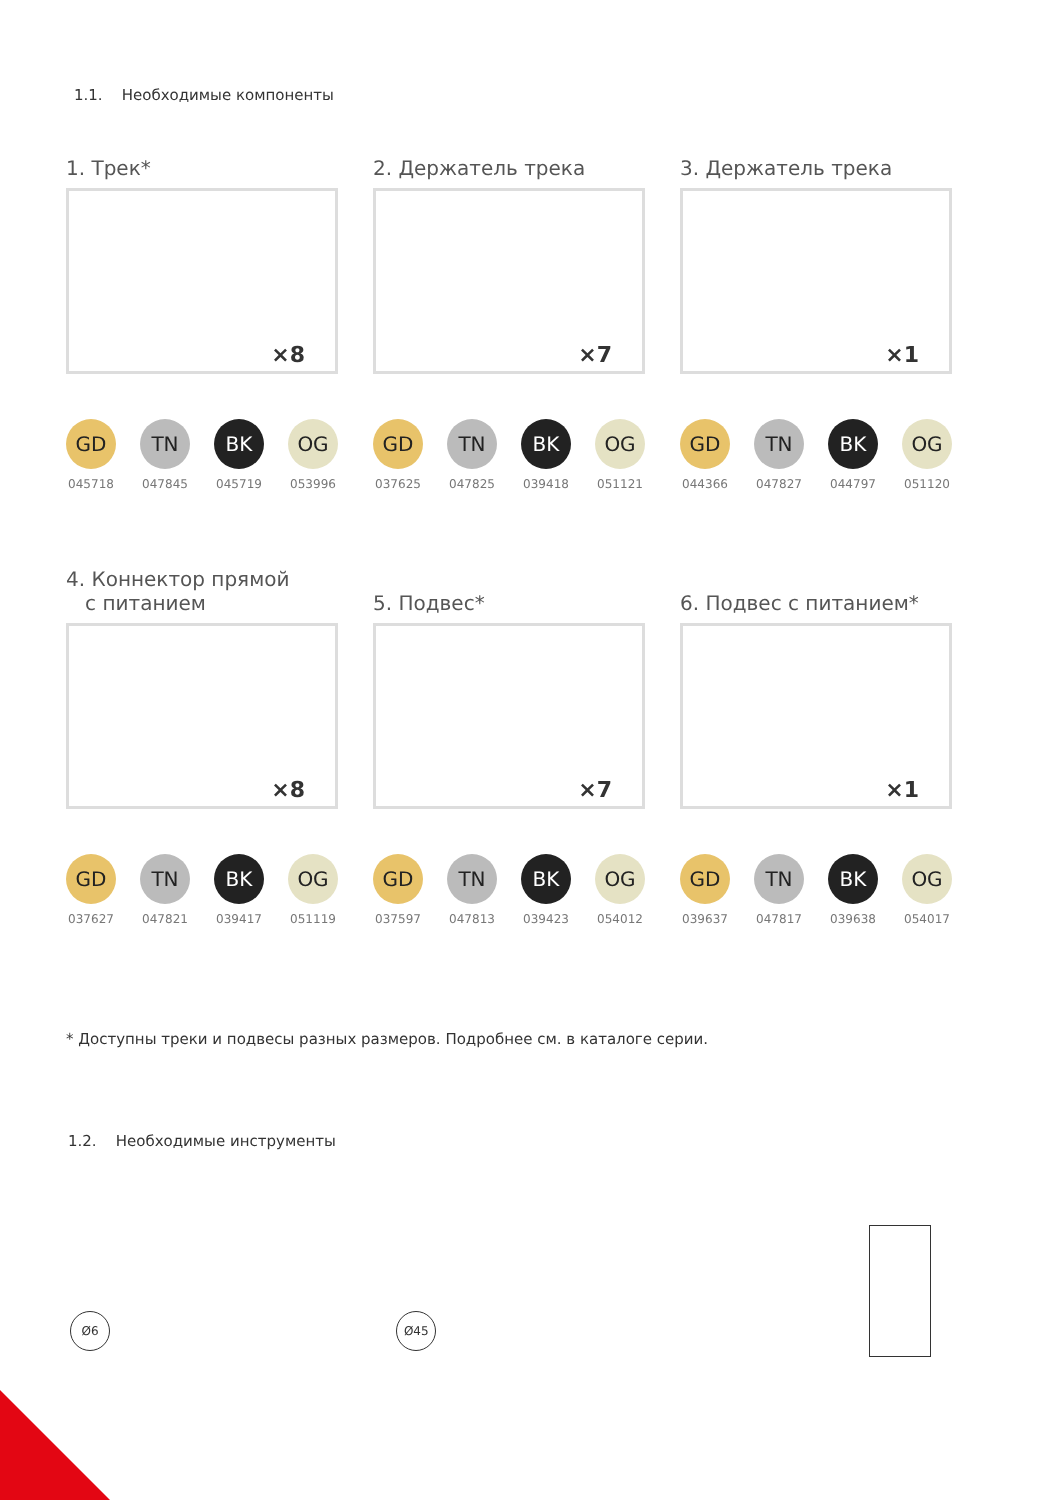1.1. Необходимые компоненты
1. Трек*
×8
GD
045718
TN
047845
BK
045719
OG
053996
2. Держатель трека
×7
GD
037625
TN
047825
BK
039418
OG
051121
3. Держатель трека
×1
GD
044366
TN
047827
BK
044797
OG
051120
4. Коннектор прямой
с питанием
×8
GD
037627
TN
047821
BK
039417
OG
051119
5. Подвес*
×7
GD
037597
TN
047813
BK
039423
OG
054012
6. Подвес с питанием*
×1
GD
039637
TN
047817
BK
039638
OG
054017
* Доступны треки и подвесы разных размеров. Подробнее см. в каталоге серии.
1.2. Необходимые инструменты
Ø6 Ø45